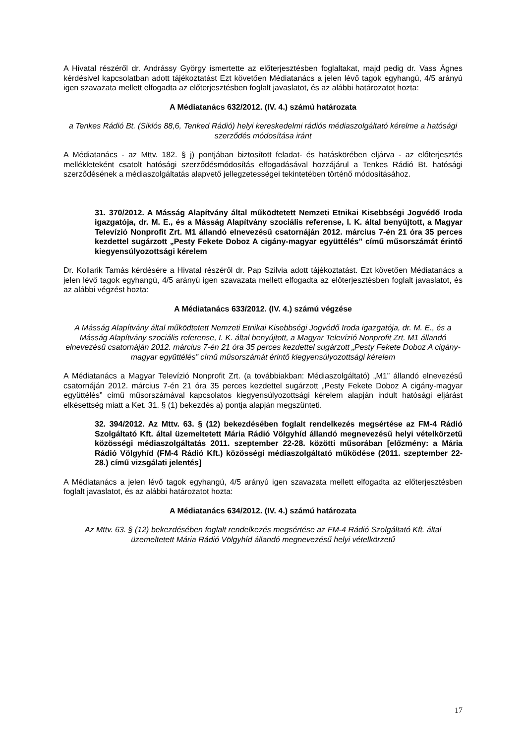A Hivatal részéről dr. Andrássy György ismertette az előterjesztésben foglaltakat, majd pedig dr. Vass Ágnes kérdésivel kapcsolatban adott tájékoztatást Ezt követően Médiatanács a jelen lévő tagok egyhangú, 4/5 arányú igen szavazata mellett elfogadta az előterjesztésben foglalt javaslatot, és az alábbi határozatot hozta:
A Médiatanács 632/2012. (IV. 4.) számú határozata
a Tenkes Rádió Bt. (Siklós 88,6, Tenked Rádió) helyi kereskedelmi rádiós médiaszolgáltató kérelme a hatósági szerződés módosítása iránt
A Médiatanács - az Mttv. 182. § j) pontjában biztosított feladat- és hatáskörében eljárva - az előterjesztés mellékleteként csatolt hatósági szerződésmódosítás elfogadásával hozzájárul a Tenkes Rádió Bt. hatósági szerződésének a médiaszolgáltatás alapvető jellegzetességei tekintetében történő módosításához.
31. 370/2012. A Másság Alapítvány által működtetett Nemzeti Etnikai Kisebbségi Jogvédő Iroda igazgatója, dr. M. E., és a Másság Alapítvány szociális referense, I. K. által benyújtott, a Magyar Televízió Nonprofit Zrt. M1 állandó elnevezésű csatornáján 2012. március 7-én 21 óra 35 perces kezdettel sugárzott „Pesty Fekete Doboz A cigány-magyar együttélés” című műsorszámát érintő kiegyensúlyozottsági kérelem
Dr. Kollarik Tamás kérdésére a Hivatal részéről dr. Pap Szilvia adott tájékoztatást. Ezt követően Médiatanács a jelen lévő tagok egyhangú, 4/5 arányú igen szavazata mellett elfogadta az előterjesztésben foglalt javaslatot, és az alábbi végzést hozta:
A Médiatanács 633/2012. (IV. 4.) számú végzése
A Másság Alapítvány által működtetett Nemzeti Etnikai Kisebbségi Jogvédő Iroda igazgatója, dr. M. E., és a Másság Alapítvány szociális referense, I. K. által benyújtott, a Magyar Televízió Nonprofit Zrt. M1 állandó elnevezésű csatornáján 2012. március 7-én 21 óra 35 perces kezdettel sugárzott „Pesty Fekete Doboz A cigány-magyar együttélés” című műsorszámát érintő kiegyensúlyozottsági kérelem
A Médiatanács a Magyar Televízió Nonprofit Zrt. (a továbbiakban: Médiaszolgáltató) „M1” állandó elnevezésű csatornáján 2012. március 7-én 21 óra 35 perces kezdettel sugárzott „Pesty Fekete Doboz A cigány-magyar együttélés” című műsorszámával kapcsolatos kiegyensúlyozottsági kérelem alapján indult hatósági eljárást elkésettség miatt a Ket. 31. § (1) bekezdés a) pontja alapján megszünteti.
32. 394/2012. Az Mttv. 63. § (12) bekezdésében foglalt rendelkezés megsértése az FM-4 Rádió Szolgáltató Kft. által üzemeltetett Mária Rádió Völgyhíd állandó megnevezésű helyi vételkörzetű közösségi médiaszolgáltatás 2011. szeptember 22-28. közötti műsorában [előzmény: a Mária Rádió Völgyhíd (FM-4 Rádió Kft.) közösségi médiaszolgáltató működése (2011. szeptember 22-28.) című vizsgálati jelentés]
A Médiatanács a jelen lévő tagok egyhangú, 4/5 arányú igen szavazata mellett elfogadta az előterjesztésben foglalt javaslatot, és az alábbi határozatot hozta:
A Médiatanács 634/2012. (IV. 4.) számú határozata
Az Mttv. 63. § (12) bekezdésében foglalt rendelkezés megsértése az FM-4 Rádió Szolgáltató Kft. által üzemeltetett Mária Rádió Völgyhíd állandó megnevezésű helyi vételkörzetű
17